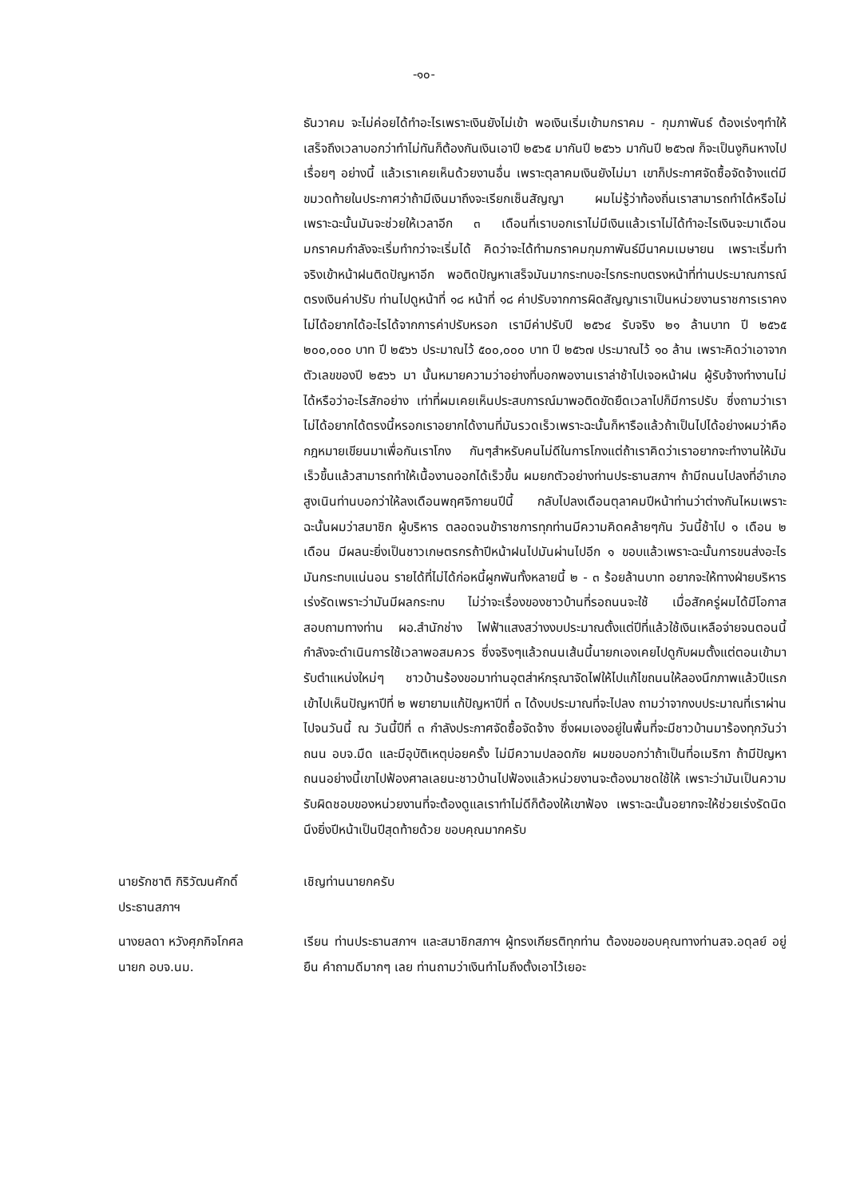-๑๐-
ธันวาคม จะไม่ค่อยได้ทำอะไรเพราะเงินยังไม่เข้า พอเงินเริ่มเข้ามกราคม - กุมภาพันธ์ ต้องเร่งๆทำให้เสร็จถึงเวลาบอกว่าทำไม่ทันก็ต้องกันเงินเอาปี ๒๕๖๕ มากันปี ๒๕๖๖ มากันปี ๒๕๖๗ ก็จะเป็นงูกินหางไปเรื่อยๆ อย่างนี้ แล้วเราเคยเห็นด้วยงานอื่น เพราะตุลาคมเงินยังไม่มา เขาก็ประกาศจัดซื้อจัดจ้างแต่มีขมวดท้ายในประกาศว่าถ้ามีเงินมาถึงจะเรียกเซ็นสัญญา ผมไม่รู้ว่าท้องถิ่นเราสามารถทำได้หรือไม่ เพราะฉะนั้นมันจะช่วยให้เวลาอีก ๓ เดือนที่เราบอกเราไม่มีเงินแล้วเราไม่ได้ทำอะไรเงินจะมาเดือนมกราคมกำลังจะเริ่มทำกว่าจะเริ่มได้ คิดว่าจะได้ทำมกราคมกุมภาพันธ์มีนาคมเมษายน เพราะเริ่มทำจริงเข้าหน้าฝนติดปัญหาอีก พอติดปัญหาเสร็จมันมากระทบอะไรกระทบตรงหน้าที่ท่านประมาณการณ์ตรงเงินค่าปรับ ท่านไปดูหน้าที่ ๑๘ หน้าที่ ๑๘ ค่าปรับจากการผิดสัญญาเราเป็นหน่วยงานราชการเราคงไม่ได้อยากได้อะไรได้จากการค่าปรับหรอก เรามีค่าปรับปี ๒๕๖๔ รับจริง ๒๑ ล้านบาท ปี ๒๕๖๕ ๒๐๐,๐๐๐ บาท ปี ๒๕๖๖ ประมาณไว้ ๕๐๐,๐๐๐ บาท ปี ๒๕๖๗ ประมาณไว้ ๑๐ ล้าน เพราะคิดว่าเอาจากตัวเลขของปี ๒๕๖๖ มา นั้นหมายความว่าอย่างที่บอกพองานเราล่าช้าไปเจอหน้าฝน ผู้รับจ้างทำงานไม่ได้หรือว่าอะไรสักอย่าง เท่าที่ผมเคยเห็นประสบการณ์มาพอติดขัดยืดเวลาไปก็มีการปรับ ซึ่งถามว่าเราไม่ได้อยากได้ตรงนี้หรอกเราอยากได้งานที่มันรวดเร็วเพราะฉะนั้นก็หารือแล้วถ้าเป็นไปได้อย่างผมว่าคือกฎหมายเขียนมาเพื่อกันเราโกง กันๆสำหรับคนไม่ดีในการโกงแต่ถ้าเราคิดว่าเราอยากจะทำงานให้มันเร็วขึ้นแล้วสามารถทำให้เนื้องานออกได้เร็วขึ้น ผมยกตัวอย่างท่านประธานสภาฯ ถ้ามีถนนไปลงที่อำเภอสูงเนินท่านบอกว่าให้ลงเดือนพฤศจิกายนปีนี้ กลับไปลงเดือนตุลาคมปีหน้าท่านว่าต่างกันไหมเพราะฉะนั้นผมว่าสมาชิก ผู้บริหาร ตลอดจนข้าราชการทุกท่านมีความคิดคล้ายๆกัน วันนี้ช้าไป ๑ เดือน ๒ เดือน มีผลนะยิ่งเป็นชาวเกษตรกรถ้าปีหน้าฝนไปมันผ่านไปอีก ๑ ขอบแล้วเพราะฉะนั้นการขนส่งอะไรมันกระทบแน่นอน รายได้ที่ไม่ได้ก่อหนี้ผูกพันทั้งหลายนี้ ๒ - ๓ ร้อยล้านบาท อยากจะให้ทางฝ่ายบริหารเร่งรัดเพราะว่ามันมีผลกระทบ ไม่ว่าจะเรื่องของชาวบ้านที่รอถนนจะใช้ เมื่อสักครู่ผมได้มีโอกาสสอบถามทางท่าน ผอ.สำนักช่าง ไฟฟ้าแสงสว่างงบประมาณตั้งแต่ปีที่แล้วใช้เงินเหลือจ่ายจนตอนนี้กำลังจะดำเนินการใช้เวลาพอสมควร ซึ่งจริงๆแล้วถนนเส้นนี้นายกเองเคยไปดูกับผมตั้งแต่ตอนเข้ามารับตำแหน่งใหม่ๆ ชาวบ้านร้องขอมาท่านอุตส่าห์กรุณาจัดไฟให้ไปแก้ไขถนนให้ลองนึกภาพแล้วปีแรกเข้าไปเห็นปัญหาปีที่ ๒ พยายามแก้ปัญหาปีที่ ๓ ได้งบประมาณที่จะไปลง ถามว่าจากงบประมาณที่เราผ่านไปจนวันนี้ ณ วันนี้ปีที่ ๓ กำลังประกาศจัดซื้อจัดจ้าง ซึ่งผมเองอยู่ในพื้นที่จะมีชาวบ้านมาร้องทุกวันว่าถนน อบจ.มืด และมีอุบัติเหตุบ่อยครั้ง ไม่มีความปลอดภัย ผมขอบอกว่าถ้าเป็นที่อเมริกา ถ้ามีปัญหาถนนอย่างนี้เขาไปฟ้องศาลเลยนะชาวบ้านไปฟ้องแล้วหน่วยงานจะต้องมาชดใช้ให้ เพราะว่ามันเป็นความรับผิดชอบของหน่วยงานที่จะต้องดูแลเราทำไม่ดีก็ต้องให้เขาฟ้อง เพราะฉะนั้นอยากจะให้ช่วยเร่งรัดนิดนึงยิ่งปีหน้าเป็นปีสุดท้ายด้วย ขอบคุณมากครับ
นายรักชาติ กิริวัฒนศักดิ์
ประธานสภาฯ
เชิญท่านนายกครับ
นางยลดา หวังศุภกิจโกศล
นายก อบจ.นม.
เรียน ท่านประธานสภาฯ และสมาชิกสภาฯ ผู้ทรงเกียรติทุกท่าน ต้องขอขอบคุณทางท่านสจ.อดุลย์ อยู่ยืน คำถามดีมากๆ เลย ท่านถามว่าเงินทำไมถึงตั้งเอาไว้เยอะ